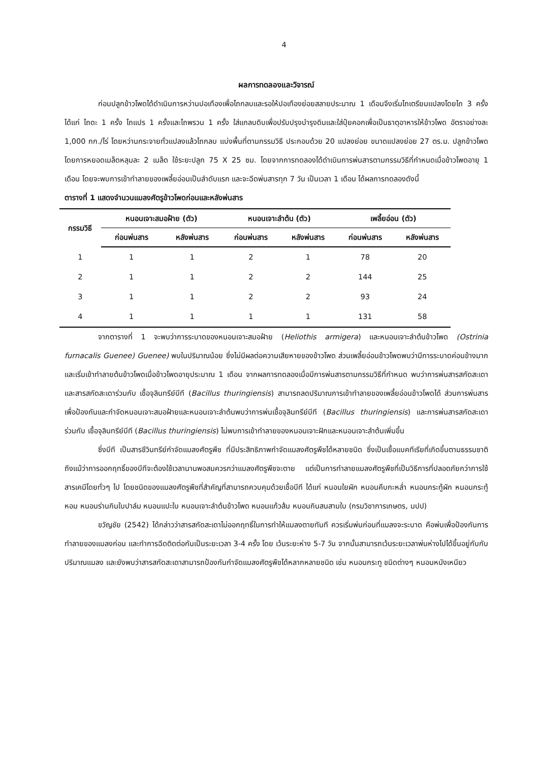4
ผลการทดลองและวิจารณ์
ก่อนปลูกข้าวโพดได้ดำเนินการหว่านปอเทืองเพื่อไถกลบและรอให้ปอเทืองย่อยสลายประมาณ 1 เดือนจึงเริ่มไถเตรียมแปลงโดยไถ 3 ครั้ง ได้แก่ ไถดะ 1 ครั้ง ไถแปร 1 ครั้งและไถพรวน 1 ครั้ง ใส่แกลบดิบเพื่อปรับปรุงบำรุงดินและใส่ปุ๋ยคอกเพื่อเป็นธาตุอาหารให้ข้าวโพด อัตราอย่างละ 1,000 กก./ไร่ โดยหว่านกระจายทั่วแปลงแล้วไถกลบ แบ่งพื้นที่ตามกรรมวิธี ประกอบด้วย 20 แปลงย่อย ขนาดแปลงย่อย 27 ตร.ม. ปลูกข้าวโพดโดยการหยอดเมล็ดหลุมละ 2 เมล็ด ใช้ระยะปลูก 75 X 25 ซม. โดยจากการทดลองได้ดำเนินการพ่นสารตามกรรมวิธีที่กำหนดเมื่อข้าวโพดอายุ 1 เดือน โดยจะพบการเข้าทำลายของเพลี้ยอ่อนเป็นลำดับแรก และจะฉีดพ่นสารทุก 7 วัน เป็นเวลา 1 เดือน ได้ผลการทดลองดังนี้
ตารางที่ 1 แสดงจำนวนแมลงศัตรูข้าวโพดก่อนและหลังพ่นสาร
| กรรมวิธี | หนอนเจาะสมอฝ้าย (ตัว) | | หนอนเจาะลำต้น (ตัว) | | เพลี้ยอ่อน (ตัว) | |
| --- | --- | --- | --- | --- | --- | --- |
| | ก่อนพ่นสาร | หลังพ่นสาร | ก่อนพ่นสาร | หลังพ่นสาร | ก่อนพ่นสาร | หลังพ่นสาร |
| 1 | 1 | 1 | 2 | 1 | 78 | 20 |
| 2 | 1 | 1 | 2 | 2 | 144 | 25 |
| 3 | 1 | 1 | 2 | 2 | 93 | 24 |
| 4 | 1 | 1 | 1 | 1 | 131 | 58 |
จากตารางที่ 1 จะพบว่าการระบาดของหนอนเจาะสมอฝ้าย (Heliothis armigera) และหนอนเจาะลำต้นข้าวโพด (Ostrinia furnacalis Guenee) Guenee) พบในปริมาณน้อย ซึ่งไม่มีผลต่อความเสียหายของข้าวโพด ส่วนเพลี้ยอ่อนข้าวโพดพบว่ามีการระบาดค่อนข้างมากและเริ่มเข้าทำลายต้นข้าวโพดเมื่อข้าวโพดอายุประมาณ 1 เดือน จากผลการทดลองเมื่อมีการพ่นสารตามกรรมวิธีที่กำหนด พบว่าการพ่นสารสกัดสะเดาและสารสกัดสะเดาร่วมกับ เชื้อจุลินทรีย์บีที (Bacillus thuringiensis) สามารถลดปริมาณการเข้าทำลายของเพลี้ยอ่อนข้าวโพดได้ ส่วนการพ่นสารเพื่อป้องกันและกำจัดหนอนเจาะสมอฝ้ายและหนอนเจาะลำต้นพบว่าการพ่นเชื้อจุลินทรีย์บีที (Bacillus thuringiensis) และการพ่นสารสกัดสะเดาร่วมกับ เชื้อจุลินทรีย์บีที (Bacillus thuringiensis) ไม่พบการเข้าทำลายของหนอนเจาะฝักและหนอนเจาะลำต้นเพิ่มขึ้น
ซึ่งบีที เป็นสารชีวินทรีย์กำจัดแมลงศัตรูพืช ที่มีประสิทธิภาพกำจัดแมลงศัตรูพืชได้หลายชนิด ซึ่งเป็นเชื้อแบคทีเรียที่เกิดขึ้นตามธรรมชาติ ถึงแม้ว่าการออกฤทธิ์ของบีทีจะต้องใช้เวลานานพอสมควรกว่าแมลงศัตรูพืชจะตาย แต่เป็นการทำลายแมลงศัตรูพืชที่เป็นวิธีการที่ปลอดภัยกว่าการใช้สารเคมีโดยทั่วๆ ไป โดยชนิดของแมลงศัตรูพืชที่สำคัญที่สามารถควบคุมด้วยเชื้อบีที ได้แก่ หนอนใยผัก หนอนคืบกะหล่ำ หนอนกระทู้ผัก หนอนกระทู้หอม หนอนร่านกินใบปาล์ม หนอนแปะใบ หนอนเจาะลำต้นข้าวโพด หนอนแก้วส้ม หนอนกินสนสามใบ (กรมวิชาการเกษตร, มปป)
ขวัญชัย (2542) ได้กล่าวว่าสารสกัดสะเดาไม่ออกฤทธิ์ในการทำให้แมลงตายทันที ควรเริ่มพ่นก่อนที่แมลงจะระบาด คือพ่นเพื่อป้องกันการทำลายของแมลงก่อน และทำการฉีดติดต่อกันเป็นระยะเวลา 3-4 ครั้ง โดย เว้นระยะห่าง 5-7 วัน จากนั้นสามารถเว้นระยะเวลาพ่นห่างไปได้ขึ้นอยู่กับกับปริมาณแมลง และยังพบว่าสารสกัดสะเดาสามารถป้องกันกำจัดแมลงศัตรูพืชได้หลากหลายชนิด เช่น หนอนกระทู ชนิดต่างๆ หนอนหนังเหนียว